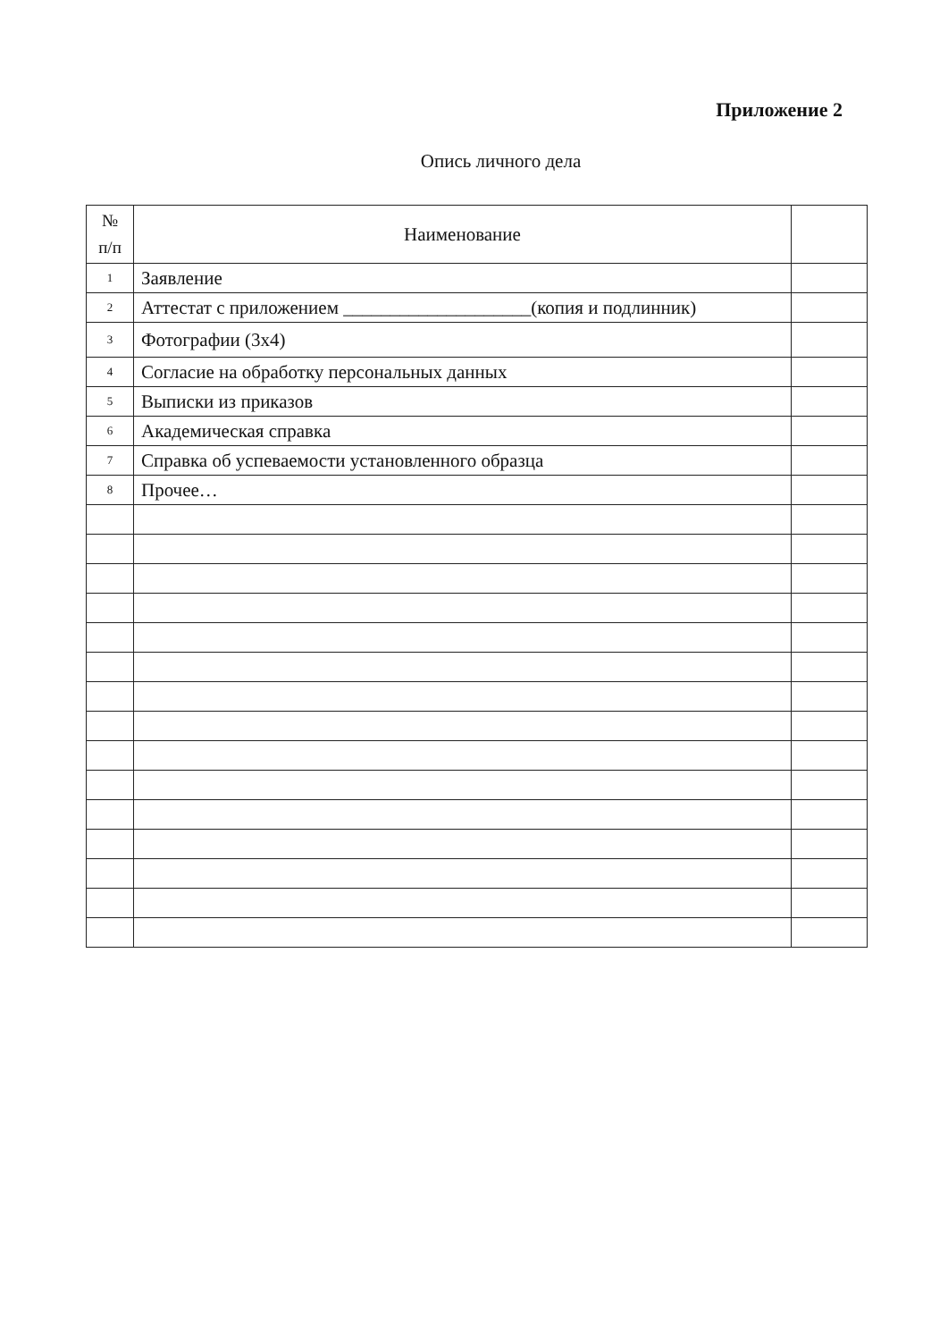Приложение 2
Опись личного дела
| № п/п | Наименование | |
| --- | --- | --- |
| 1 | Заявление | |
| 2 | Аттестат с приложением ____________________(копия и подлинник) | |
| 3 | Фотографии (3х4) | |
| 4 | Согласие на обработку персональных данных | |
| 5 | Выписки из приказов | |
| 6 | Академическая справка | |
| 7 | Справка об успеваемости установленного образца | |
| 8 | Прочее… | |